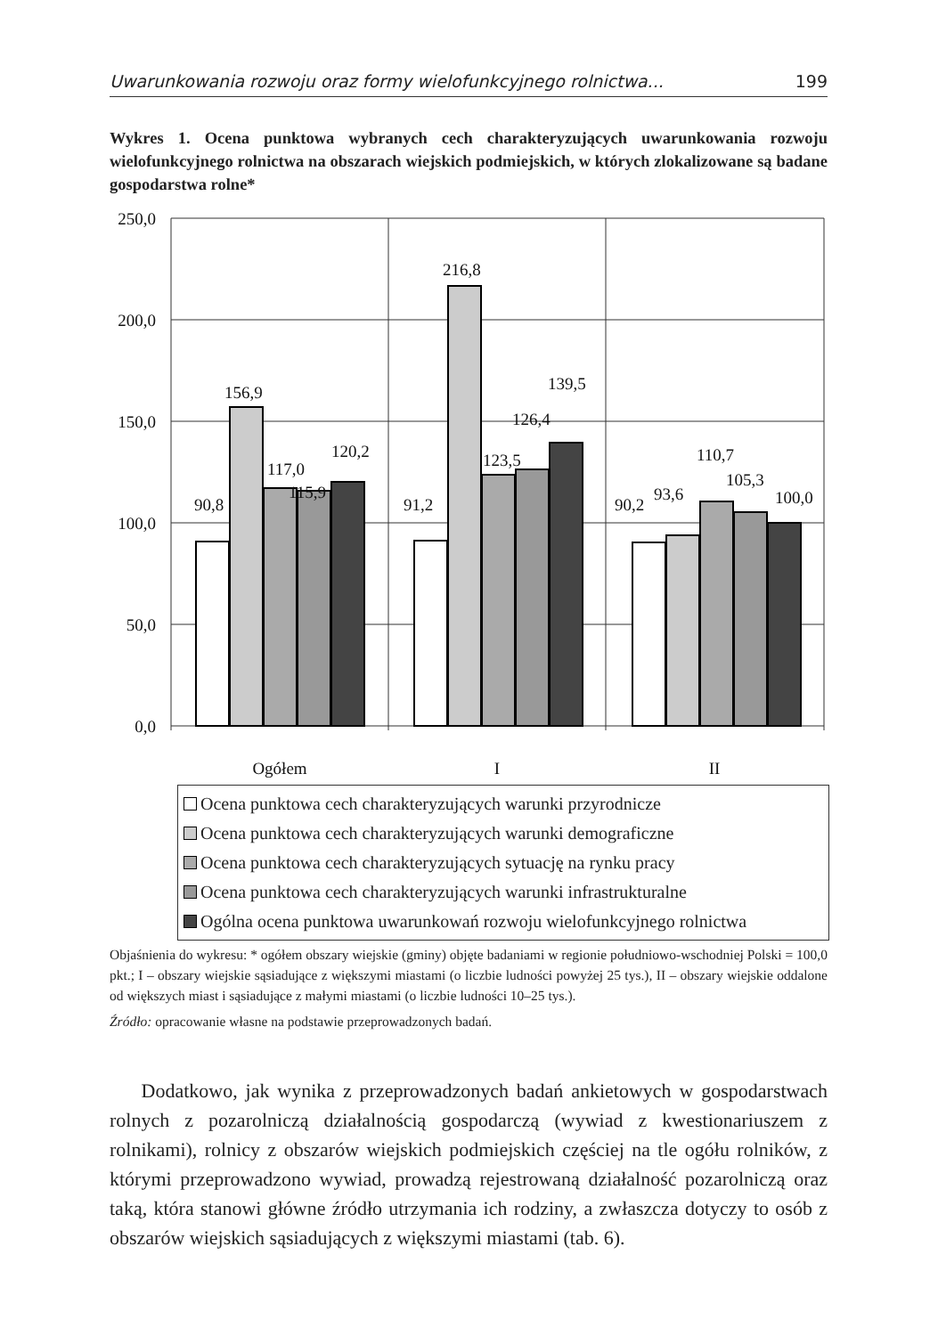Uwarunkowania rozwoju oraz formy wielofunkcyjnego rolnictwa... 199
Wykres 1. Ocena punktowa wybranych cech charakteryzujących uwarunkowania rozwoju wielofunkcyjnego rolnictwa na obszarach wiejskich podmiejskich, w których zlokalizowane są badane gospodarstwa rolne*
250,0
200,0
150,0
100,0
50,0
0,0
90,8
156,9
117,0
115,9
120,2
91,2
216,8
123,5
126,4
139,5
90,2
93,6
110,7
105,3
100,0
Ogółem
I
II
Ocena punktowa cech charakteryzujących warunki przyrodnicze
Ocena punktowa cech charakteryzujących warunki demograficzne
Ocena punktowa cech charakteryzujących sytuację na rynku pracy
Ocena punktowa cech charakteryzujących warunki infrastrukturalne
Ogólna ocena punktowa uwarunkowań rozwoju wielofunkcyjnego rolnictwa
Objaśnienia do wykresu: * ogółem obszary wiejskie (gminy) objęte badaniami w regionie południowo-wschodniej Polski = 100,0 pkt.; I – obszary wiejskie sąsiadujące z większymi miastami (o liczbie ludności powyżej 25 tys.), II – obszary wiejskie oddalone od większych miast i sąsiadujące z małymi miastami (o liczbie ludności 10–25 tys.).
Źródło: opracowanie własne na podstawie przeprowadzonych badań.
Dodatkowo, jak wynika z przeprowadzonych badań ankietowych w gospodarstwach rolnych z pozarolniczą działalnością gospodarczą (wywiad z kwestionariuszem z rolnikami), rolnicy z obszarów wiejskich podmiejskich częściej na tle ogółu rolników, z którymi przeprowadzono wywiad, prowadzą rejestrowaną działalność pozarolniczą oraz taką, która stanowi główne źródło utrzymania ich rodziny, a zwłaszcza dotyczy to osób z obszarów wiejskich sąsiadujących z większymi miastami (tab. 6).